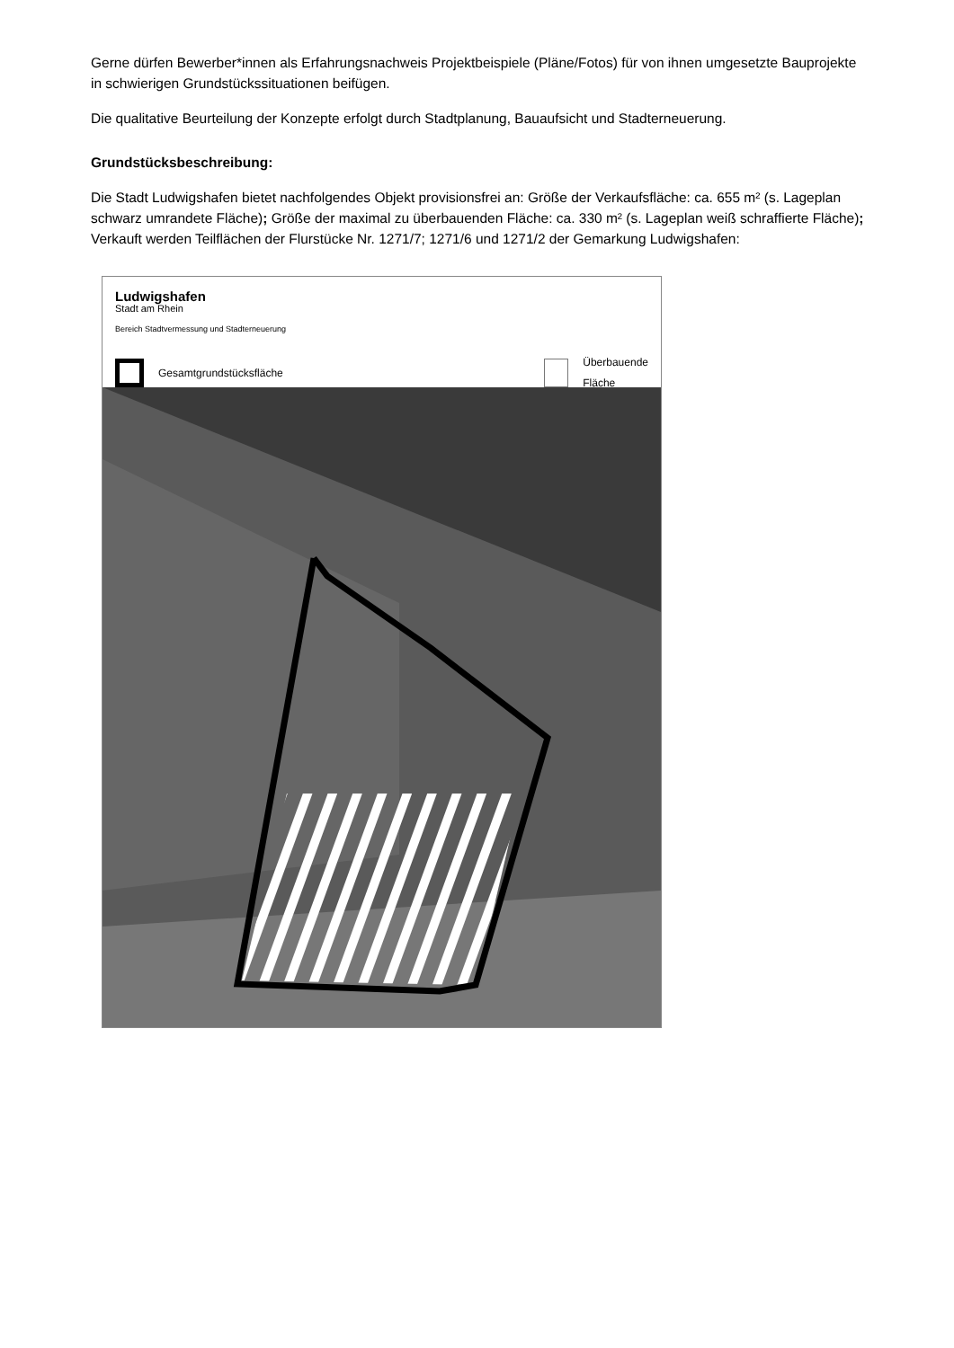Gerne dürfen Bewerber*innen als Erfahrungsnachweis Projektbeispiele (Pläne/Fotos) für von ihnen umgesetzte Bauprojekte in schwierigen Grundstückssituationen beifügen.
Die qualitative Beurteilung der Konzepte erfolgt durch Stadtplanung, Bauaufsicht und Stadterneuerung.
Grundstücksbeschreibung:
Die Stadt Ludwigshafen bietet nachfolgendes Objekt provisionsfrei an: Größe der Verkaufsfläche: ca. 655 m² (s. Lageplan schwarz umrandete Fläche); Größe der maximal zu überbauenden Fläche: ca. 330 m² (s. Lageplan weiß schraffierte Fläche); Verkauft werden Teilflächen der Flurstücke Nr. 1271/7; 1271/6 und 1271/2 der Gemarkung Ludwigshafen:
Ludwigshafen
Stadt am Rhein
Bereich Stadtvermessung und Stadterneuerung
Gesamtgrundstücksfläche Überbauende Fläche